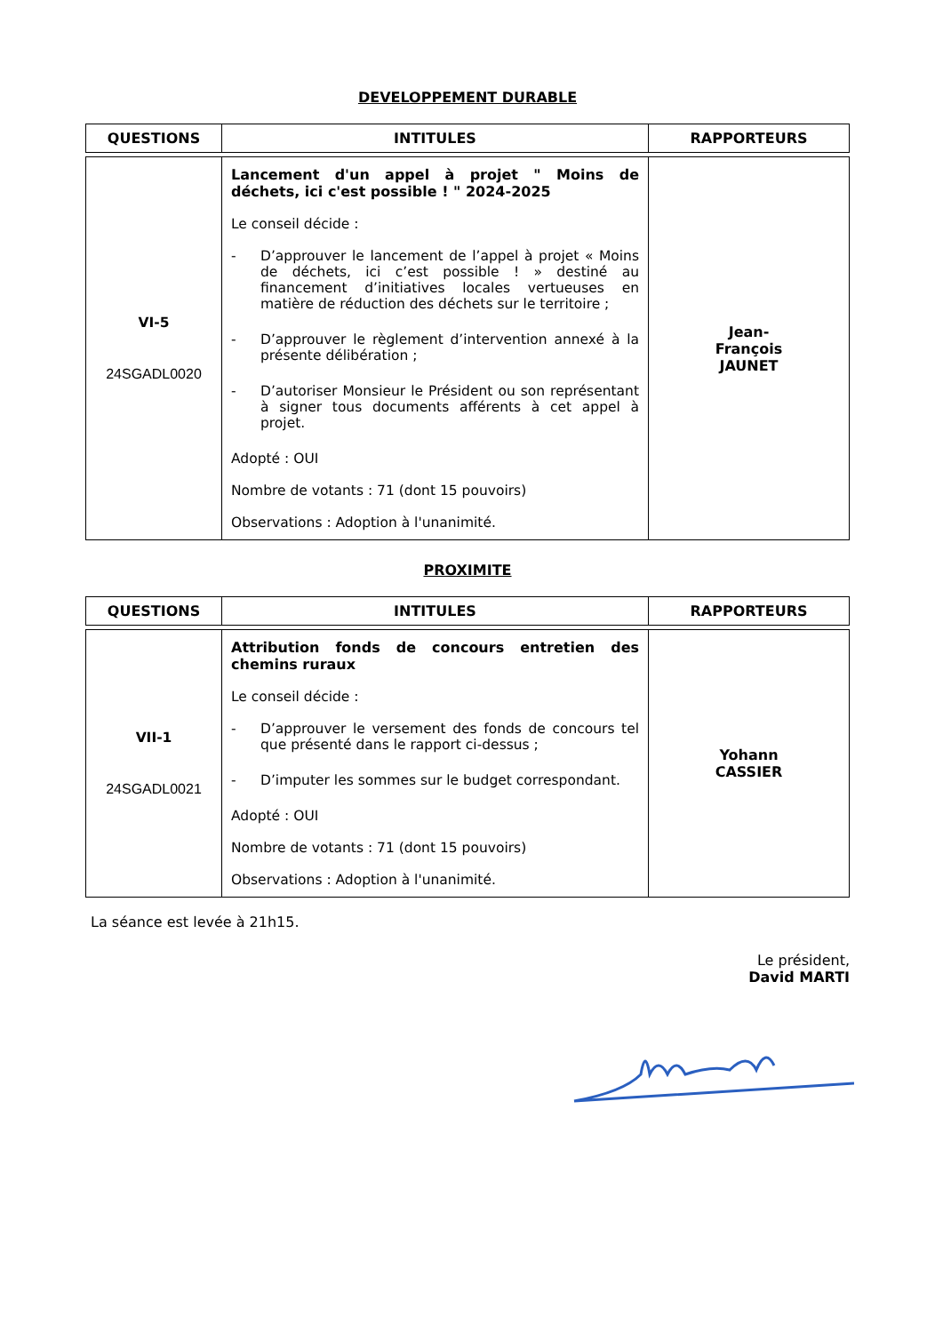DEVELOPPEMENT DURABLE
| QUESTIONS | INTITULES | RAPPORTEURS |
| --- | --- | --- |
| VI-5 24SGADL0020 | Lancement d'un appel à projet " Moins de déchets, ici c'est possible ! " 2024-2025 Le conseil décide : - D’approuver le lancement de l’appel à projet « Moins de déchets, ici c’est possible ! » destiné au financement d’initiatives locales vertueuses en matière de réduction des déchets sur le territoire ; - D’approuver le règlement d’intervention annexé à la présente délibération ; - D’autoriser Monsieur le Président ou son représentant à signer tous documents afférents à cet appel à projet. Adopté : OUI Nombre de votants : 71 (dont 15 pouvoirs) Observations : Adoption à l'unanimité. | Jean- François JAUNET |
PROXIMITE
| QUESTIONS | INTITULES | RAPPORTEURS |
| --- | --- | --- |
| VII-1 24SGADL0021 | Attribution fonds de concours entretien des chemins ruraux Le conseil décide : - D’approuver le versement des fonds de concours tel que présenté dans le rapport ci-dessus ; - D’imputer les sommes sur le budget correspondant. Adopté : OUI Nombre de votants : 71 (dont 15 pouvoirs) Observations : Adoption à l'unanimité. | Yohann CASSIER |
La séance est levée à 21h15.
Le président,
David MARTI